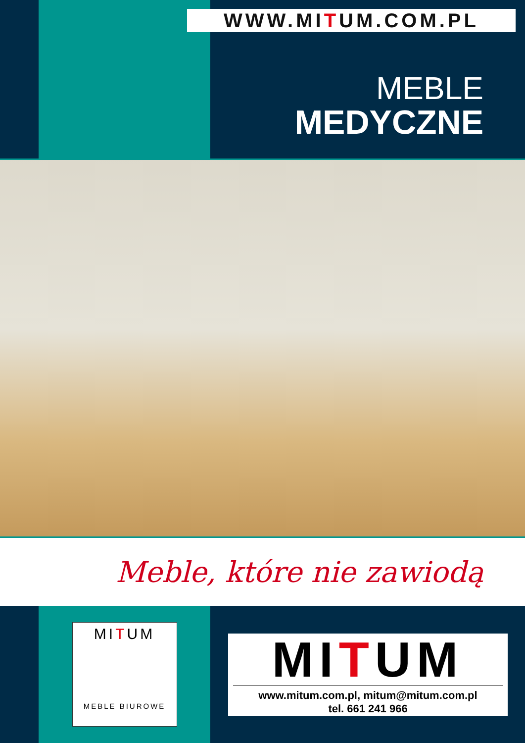WWW.MITUM.COM.PL
MEBLE
MEDYCZNE
Meble, które nie zawiodą
MITUM
MEBLE BIUROWE
MITUM
www.mitum.com.pl, mitum@mitum.com.pl
tel. 661 241 966